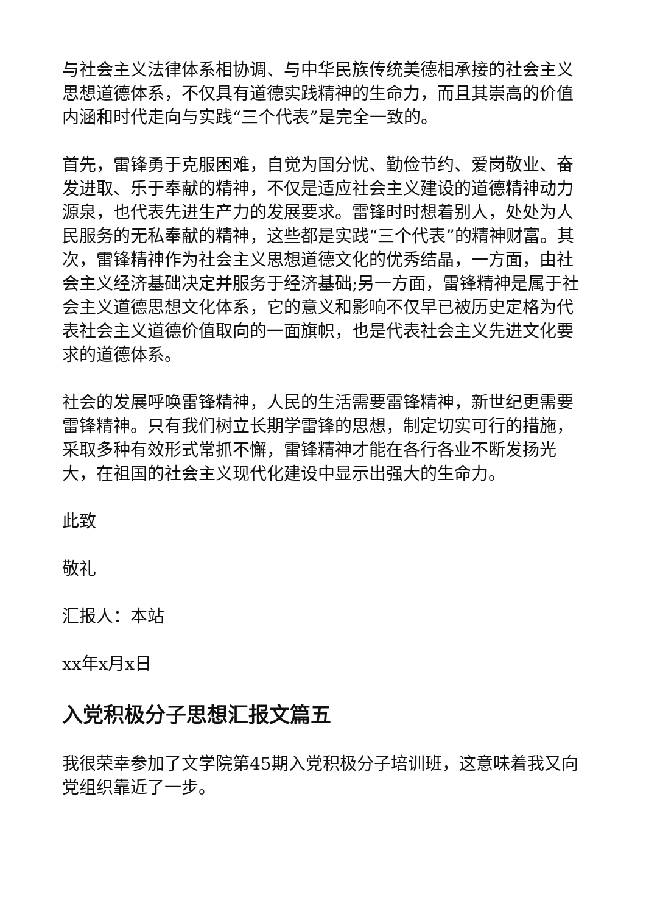与社会主义法律体系相协调、与中华民族传统美德相承接的社会主义思想道德体系，不仅具有道德实践精神的生命力，而且其崇高的价值内涵和时代走向与实践“三个代表”是完全一致的。
首先，雷锋勇于克服困难，自觉为国分忧、勤俭节约、爱岗敬业、奋发进取、乐于奉献的精神，不仅是适应社会主义建设的道德精神动力源泉，也代表先进生产力的发展要求。雷锋时时想着别人，处处为人民服务的无私奉献的精神，这些都是实践“三个代表”的精神财富。其次，雷锋精神作为社会主义思想道德文化的优秀结晶，一方面，由社会主义经济基础决定并服务于经济基础;另一方面，雷锋精神是属于社会主义道德思想文化体系，它的意义和影响不仅早已被历史定格为代表社会主义道德价值取向的一面旗帜，也是代表社会主义先进文化要求的道德体系。
社会的发展呼唤雷锋精神，人民的生活需要雷锋精神，新世纪更需要雷锋精神。只有我们树立长期学雷锋的思想，制定切实可行的措施，采取多种有效形式常抓不懈，雷锋精神才能在各行各业不断发扬光大，在祖国的社会主义现代化建设中显示出强大的生命力。
此致
敬礼
汇报人：本站
xx年x月x日
入党积极分子思想汇报文篇五
我很荣幸参加了文学院第45期入党积极分子培训班，这意味着我又向党组织靠近了一步。